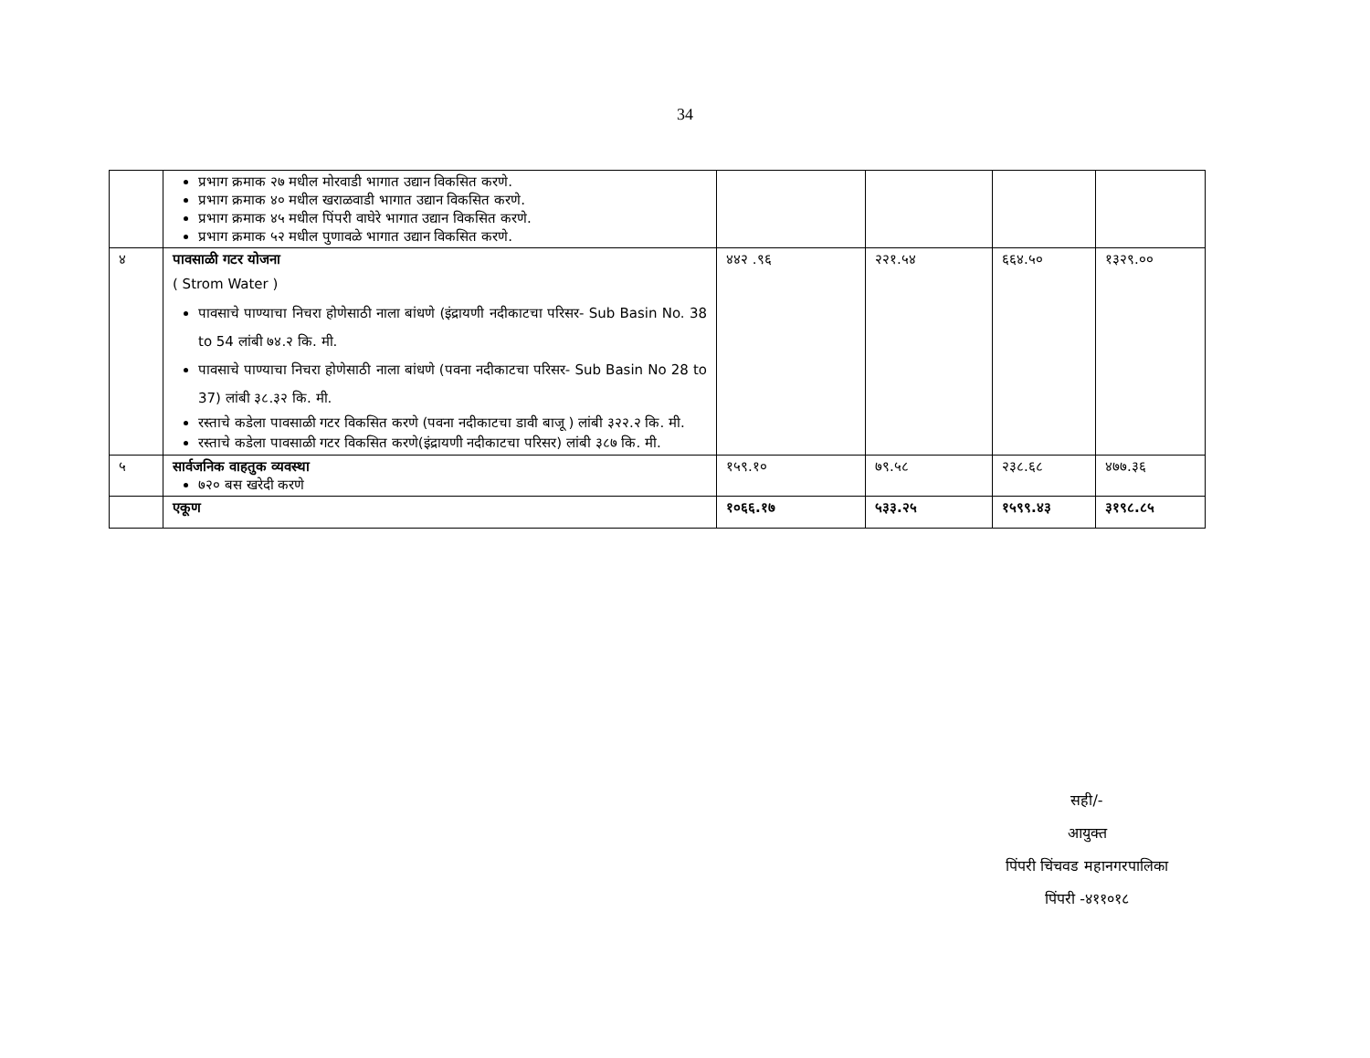34
| | प्रभाग क्रमाक २७ मधील मोरवाडी भागात उद्यान विकसित करणे. प्रभाग क्रमाक ४० मधील खराळवाडी भागात उद्यान विकसित करणे. प्रभाग क्रमाक ४५ मधील पिंपरी वाघेरे भागात उद्यान विकसित करणे. प्रभाग क्रमाक ५२ मधील पुणावळे भागात उद्यान विकसित करणे. | | | | |
| ४ | पावसाळी गटर योजना ( Strom Water ) पावसाचे पाण्याचा निचरा होणेसाठी नाला बांधणे (इंद्रायणी नदीकाटचा परिसर- Sub Basin No. 38 to 54 लांबी ७४.२ कि. मी. पावसाचे पाण्याचा निचरा होणेसाठी नाला बांधणे (पवना नदीकाटचा परिसर- Sub Basin No 28 to 37) लांबी ३८.३२ कि. मी. रस्ताचे कडेला पावसाळी गटर विकसित करणे (पवना नदीकाटचा डावी बाजू ) लांबी ३२२.२ कि. मी. रस्ताचे कडेला पावसाळी गटर विकसित करणे(इंद्रायणी नदीकाटचा परिसर) लांबी ३८७ कि. मी. | ४४२ .९६ | २२१.५४ | ६६४.५० | १३२९.०० |
| ५ | सार्वजनिक वाहतुक व्यवस्था ७२० बस खरेदी करणे | १५९.१० | ७९.५८ | २३८.६८ | ४७७.३६ |
| | एकूण | १०६६.१७ | ५३३.२५ | १५९९.४३ | ३१९८.८५ |
सही/-
आयुक्त
पिंपरी चिंचवड महानगरपालिका
पिंपरी -४११०१८